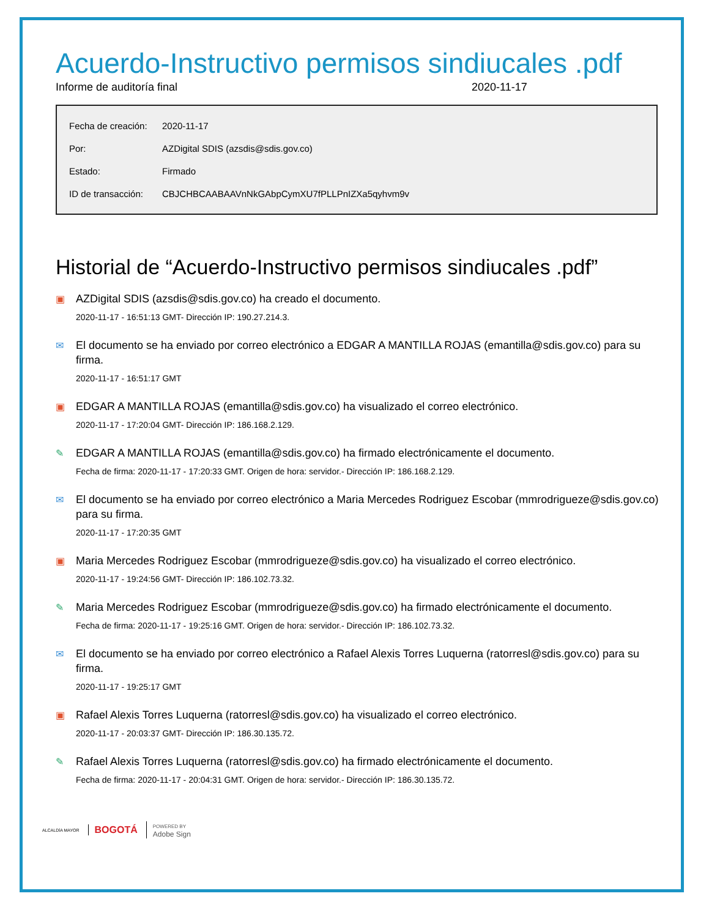Acuerdo-Instructivo permisos sindiucales .pdf
Informe de auditoría final 2020-11-17
| Fecha de creación: | 2020-11-17 |
| Por: | AZDigital SDIS (azsdis@sdis.gov.co) |
| Estado: | Firmado |
| ID de transacción: | CBJCHBCAABAAVnNkGAbpCymXU7fPLLPnIZXa5qyhvm9v |
Historial de “Acuerdo-Instructivo permisos sindiucales .pdf”
▣
AZDigital SDIS (azsdis@sdis.gov.co) ha creado el documento.
2020-11-17 - 16:51:13 GMT- Dirección IP: 190.27.214.3.
✉
El documento se ha enviado por correo electrónico a EDGAR A MANTILLA ROJAS (emantilla@sdis.gov.co) para su firma.
2020-11-17 - 16:51:17 GMT
▣
EDGAR A MANTILLA ROJAS (emantilla@sdis.gov.co) ha visualizado el correo electrónico.
2020-11-17 - 17:20:04 GMT- Dirección IP: 186.168.2.129.
✎
EDGAR A MANTILLA ROJAS (emantilla@sdis.gov.co) ha firmado electrónicamente el documento.
Fecha de firma: 2020-11-17 - 17:20:33 GMT. Origen de hora: servidor.- Dirección IP: 186.168.2.129.
✉
El documento se ha enviado por correo electrónico a Maria Mercedes Rodriguez Escobar (mmrodrigueze@sdis.gov.co) para su firma.
2020-11-17 - 17:20:35 GMT
▣
Maria Mercedes Rodriguez Escobar (mmrodrigueze@sdis.gov.co) ha visualizado el correo electrónico.
2020-11-17 - 19:24:56 GMT- Dirección IP: 186.102.73.32.
✎
Maria Mercedes Rodriguez Escobar (mmrodrigueze@sdis.gov.co) ha firmado electrónicamente el documento.
Fecha de firma: 2020-11-17 - 19:25:16 GMT. Origen de hora: servidor.- Dirección IP: 186.102.73.32.
✉
El documento se ha enviado por correo electrónico a Rafael Alexis Torres Luquerna (ratorresl@sdis.gov.co) para su firma.
2020-11-17 - 19:25:17 GMT
▣
Rafael Alexis Torres Luquerna (ratorresl@sdis.gov.co) ha visualizado el correo electrónico.
2020-11-17 - 20:03:37 GMT- Dirección IP: 186.30.135.72.
✎
Rafael Alexis Torres Luquerna (ratorresl@sdis.gov.co) ha firmado electrónicamente el documento.
Fecha de firma: 2020-11-17 - 20:04:31 GMT. Origen de hora: servidor.- Dirección IP: 186.30.135.72.
ALCALDÍA MAYOR BOGOTÁ POWERED BY
Adobe Sign